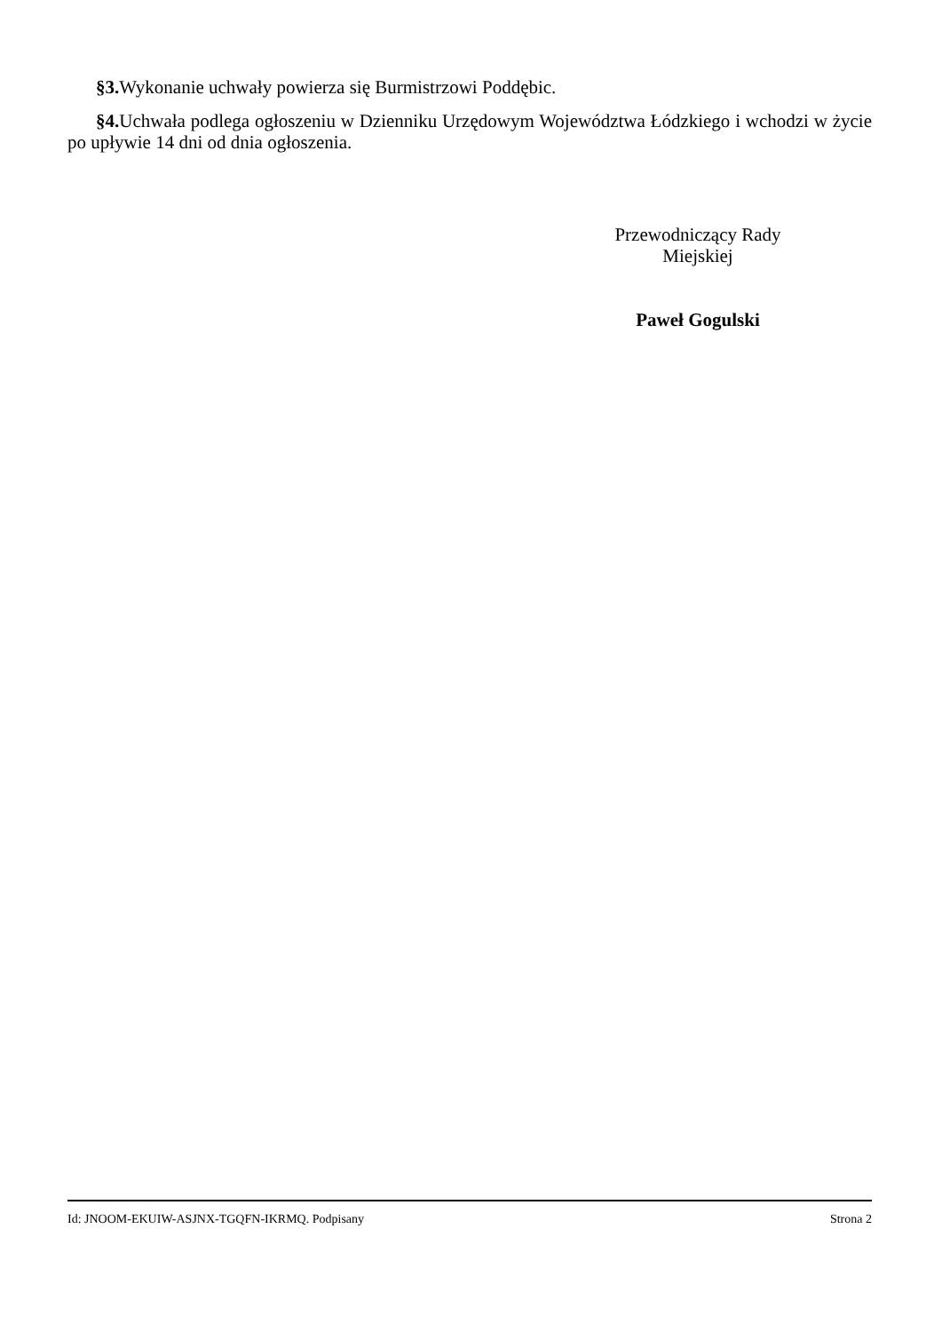§3. Wykonanie uchwały powierza się Burmistrzowi Poddębic.
§4. Uchwała podlega ogłoszeniu w Dzienniku Urzędowym Województwa Łódzkiego i wchodzi w życie po upływie 14 dni od dnia ogłoszenia.
Przewodniczący Rady
Miejskiej
Paweł Gogulski
Id: JNOOM-EKUIW-ASJNX-TGQFN-IKRMQ. Podpisany Strona 2